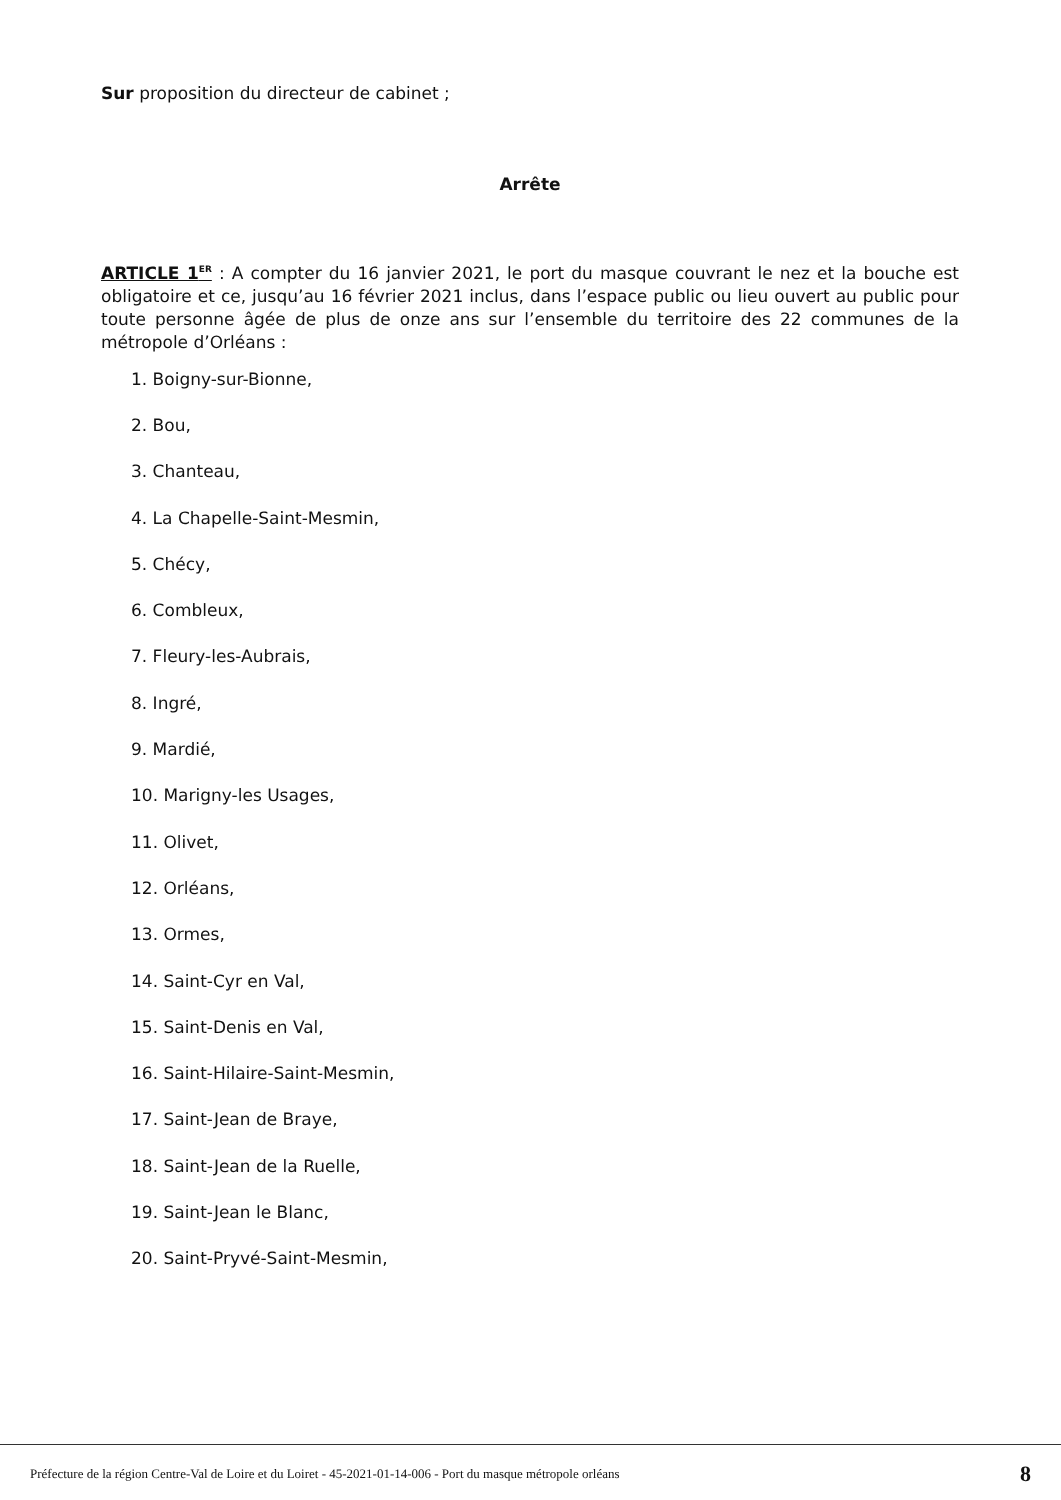Sur proposition du directeur de cabinet ;
Arrête
ARTICLE 1<sup>ER</sup> : A compter du 16 janvier 2021, le port du masque couvrant le nez et la bouche est obligatoire et ce, jusqu’au 16 février 2021 inclus, dans l’espace public ou lieu ouvert au public pour toute personne âgée de plus de onze ans sur l’ensemble du territoire des 22 communes de la métropole d’Orléans :
1. Boigny-sur-Bionne,
2. Bou,
3. Chanteau,
4. La Chapelle-Saint-Mesmin,
5. Chécy,
6. Combleux,
7. Fleury-les-Aubrais,
8. Ingré,
9. Mardié,
10. Marigny-les Usages,
11. Olivet,
12. Orléans,
13. Ormes,
14. Saint-Cyr en Val,
15. Saint-Denis en Val,
16. Saint-Hilaire-Saint-Mesmin,
17. Saint-Jean de Braye,
18. Saint-Jean de la Ruelle,
19. Saint-Jean le Blanc,
20. Saint-Pryvé-Saint-Mesmin,
Préfecture de la région Centre-Val de Loire et du Loiret - 45-2021-01-14-006 - Port du masque métropole orléans 8